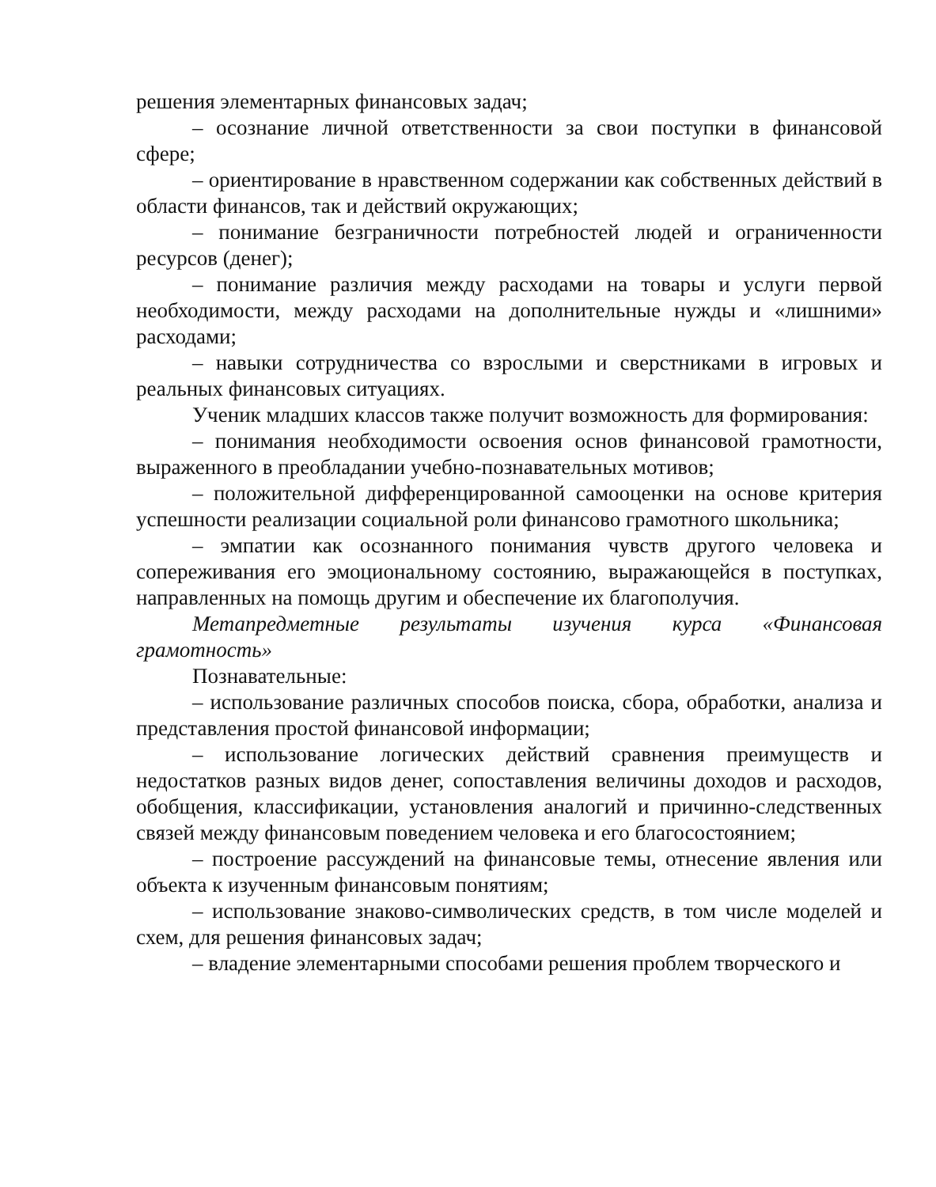решения элементарных финансовых задач;
– осознание личной ответственности за свои поступки в финансовой сфере;
– ориентирование в нравственном содержании как собственных действий в области финансов, так и действий окружающих;
– понимание безграничности потребностей людей и ограниченности ресурсов (денег);
– понимание различия между расходами на товары и услуги первой необходимости, между расходами на дополнительные нужды и «лишними» расходами;
– навыки сотрудничества со взрослыми и сверстниками в игровых и реальных финансовых ситуациях.
Ученик младших классов также получит возможность для формирования:
– понимания необходимости освоения основ финансовой грамотности, выраженного в преобладании учебно-познавательных мотивов;
– положительной дифференцированной самооценки на основе критерия успешности реализации социальной роли финансово грамотного школьника;
– эмпатии как осознанного понимания чувств другого человека и сопереживания его эмоциональному состоянию, выражающейся в поступках, направленных на помощь другим и обеспечение их благополучия.
Метапредметные результаты изучения курса «Финансовая грамотность»
Познавательные:
– использование различных способов поиска, сбора, обработки, анализа и представления простой финансовой информации;
– использование логических действий сравнения преимуществ и недостатков разных видов денег, сопоставления величины доходов и расходов, обобщения, классификации, установления аналогий и причинно-следственных связей между финансовым поведением человека и его благосостоянием;
– построение рассуждений на финансовые темы, отнесение явления или объекта к изученным финансовым понятиям;
– использование знаково-символических средств, в том числе моделей и схем, для решения финансовых задач;
– владение элементарными способами решения проблем творческого и